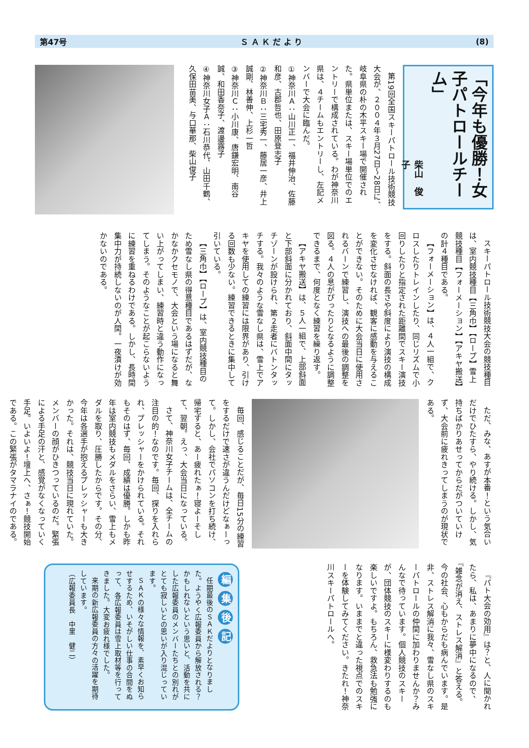第47号 Ｓ Ａ Ｋ だ よ り (8)
「今年も優勝！女子パトロールチーム」
柴山　俊子
第19回全国スキーパトロール技術競技大会が、２００４年３月27日～28日に、岐阜県の朴の木平スキー場で開催された。県単位または、スキー場単位でのエントリーで構成されている。わが神奈川県は、４チームもエントリーし、左記メンバーで大会に臨んだ。
①神奈川Ａ：山川正一、福井伸治、佐藤和彦、古郡哲也、田原登志子
②神奈川Ｂ：三宅秀一、藤居一彦、井上誠剛、林善伸、上杉一哲
③神奈川Ｃ：小川康、唐鎌宏明、南谷誠、和田香奈子、渡邊露子
④神奈川女子Ａ：石川恭代、山田千鶴、久保田苗美、与口華那、柴山俊子
スキーパトロール技術競技大会の競技種目は、室内競技種目【三角巾】【ロープ】雪上競技種目【フォーメーション】【アキヤ搬送】の計４種目である。
【フォーメーション】は、４人一組で、クロスしたりトレインしたり、同じリズムで小回りしたりと指定された距離間でスキー演技をする。斜面の長さや斜度により演技の構成を変化させなければ、観客に感動を与えることができない。そのために大会当日に使用されるバーンで練習し、演技への最後の調整を図る。４人の息がぴったりとなるように調整できるまで、何度となく練習を繰り返す。
【アキヤ搬送】は、５人一組で、上部斜面と下部斜面に分かれており、斜面中間にタッチゾーンが設けられ、第２走者にバトンタッチする。我々のような雪なし県は、雪上でアキヤを使用しての練習には限界があり、引ける回数も少ない。練習できるときに集中して引いている。
【三角巾】【ロープ】は、室内競技種目のため雪なし県の得意種目であるはずだが、なかなかクセモノで、大会という場になると舞い上がってしまい、練習時と違う動作になってしまう。そのようなことが起こらないように練習を重ねるわけである。しかし、長時間集中力が持続しないのが人間。一夜漬けが効かないのである。
ただ、みな、あすが本番！という気合いだけでひたすら、やり続ける。しかし、気持ちばかりあせってからだがついていけず、大会前に疲れきってしまうのが現状である。
毎回、感じることだが、毎日15分の練習をするだけで速さが違うんだけどなぁーって。しかし、会社でパソコンを打ち続け、帰宅すると、あー疲れたぁ！寝よーそして、翌朝。えっ、大会当日になっている。
さて、神奈川女子チームは、全チームの注目の的！なのです。毎回、探りを入れられ、プレッシャーをかけられている。それもそのはず、毎回、成績は優勝。しかも昨年は室内競技もメダルをさらい、雪上もメダルを取り、圧勝したからです。その分、今年は各選手が抱えるプレッシャーも大きかった。それは、競技当日に現れていた。メンバーの顔がひきつっているのだ。緊張による手足の汗と、感覚がなくなっていく手足。いよいよ！壇上へ、さぁ！競技開始である。この緊張がタマラナイのである。
『パト大会の効用』は？と、人に聞かれたら、私は、あまりに夢中になるので、『雑念が消え、ストレス解消』と答える。今の社会、心もからだも病んでいます。是非、ストレス解消に我々、雪なし県のスキーパトロールの仲間に加わりませんか？みんなで待っています。個人競技のスキーが、団体競技のスキーに様変わりするのも楽しいですよ。もちろん、救急法も勉強になります。いままでと違った視点でのスキーを体験してみてください。きたれ！神奈川スキーパトロールへ。
編集後記
任期最後のＳＡＫだよりとなりました。ようやく広報委員から解放される？かもしれないという思いと、活動を共にした広報委員のメンバーたちとの別れがとても寂しいとの思いが入り混じっています。
ＳＡＫの様々な情報を、素早くお知らせするため、いそがしい仕事の合間をぬって、各広報委員は雪上取材等を行ってきました。大変お疲れ様でした。
来期の新広報委員の方々の活躍を期待しています。
（広報委員長　中里　健二）